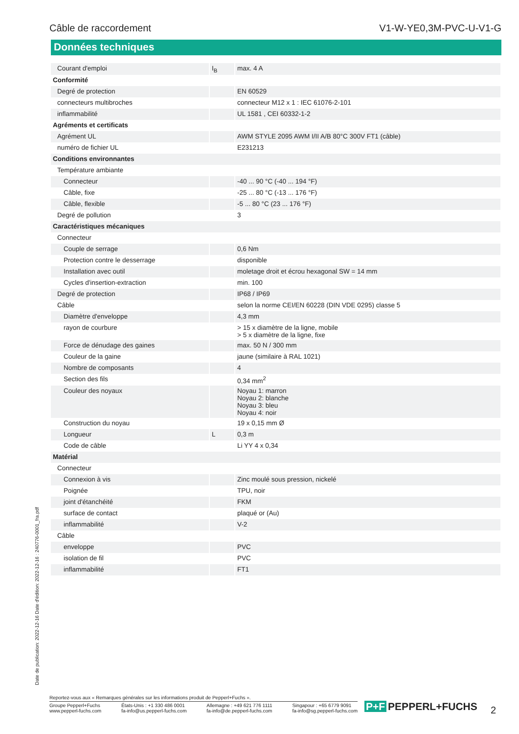Câble de raccordement V1-W-YE0,3M-PVC-U-V1-G
Données techniques
| Courant d'emploi | I<sub>B</sub> | max. 4 A |
| Conformité | | |
| Degré de protection | | EN 60529 |
| connecteurs multibroches | | connecteur M12 x 1 : IEC 61076-2-101 |
| inflammabilité | | UL 1581 , CEI 60332-1-2 |
| Agréments et certificats | | |
| Agrément UL | | AWM STYLE 2095 AWM I/II A/B 80°C 300V FT1 (câble) |
| numéro de fichier UL | | E231213 |
| Conditions environnantes | | |
| Température ambiante | | |
| Connecteur | | -40 ... 90 °C (-40 ... 194 °F) |
| Câble, fixe | | -25 ... 80 °C (-13 ... 176 °F) |
| Câble, flexible | | -5 ... 80 °C (23 ... 176 °F) |
| Degré de pollution | | 3 |
| Caractéristiques mécaniques | | |
| Connecteur | | |
| Couple de serrage | | 0,6 Nm |
| Protection contre le desserrage | | disponible |
| Installation avec outil | | moletage droit et écrou hexagonal SW = 14 mm |
| Cycles d'insertion-extraction | | min. 100 |
| Degré de protection | | IP68 / IP69 |
| Câble | | selon la norme CEI/EN 60228 (DIN VDE 0295) classe 5 |
| Diamètre d'enveloppe | | 4,3 mm |
| rayon de courbure | | > 15 x diamètre de la ligne, mobile > 5 x diamètre de la ligne, fixe |
| Force de dénudage des gaines | | max. 50 N / 300 mm |
| Couleur de la gaine | | jaune (similaire à RAL 1021) |
| Nombre de composants | | 4 |
| Section des fils | | 0,34 mm<sup>2</sup> |
| Couleur des noyaux | | Noyau 1: marron Noyau 2: blanche Noyau 3: bleu Noyau 4: noir |
| Construction du noyau | | 19 x 0,15 mm Ø |
| Longueur | L | 0,3 m |
| Code de câble | | Li YY 4 x 0,34 |
| Matérial | | |
| Connecteur | | |
| Connexion à vis | | Zinc moulé sous pression, nickelé |
| Poignée | | TPU, noir |
| joint d'étanchéité | | FKM |
| surface de contact | | plaqué or (Au) |
| inflammabilité | | V-2 |
| Câble | | |
| enveloppe | | PVC |
| isolation de fil | | PVC |
| inflammabilité | | FT1 |
Date de publication: 2022-12-16 Date d'édition: 2022-12-16 : 240776-0001_fra.pdf
Reportez-vous aux « Remarques générales sur les informations produit de Pepperl+Fuchs ».
Groupe Pepperl+Fuchs
www.pepperl-fuchs.com
États-Unis : +1 330 486 0001
fa-info@us.pepperl-fuchs.com
Allemagne : +49 621 776 1111
fa-info@de.pepperl-fuchs.com
Singapour : +65 6779 9091
fa-info@sg.pepperl-fuchs.com
P+F PEPPERL+FUCHS 2